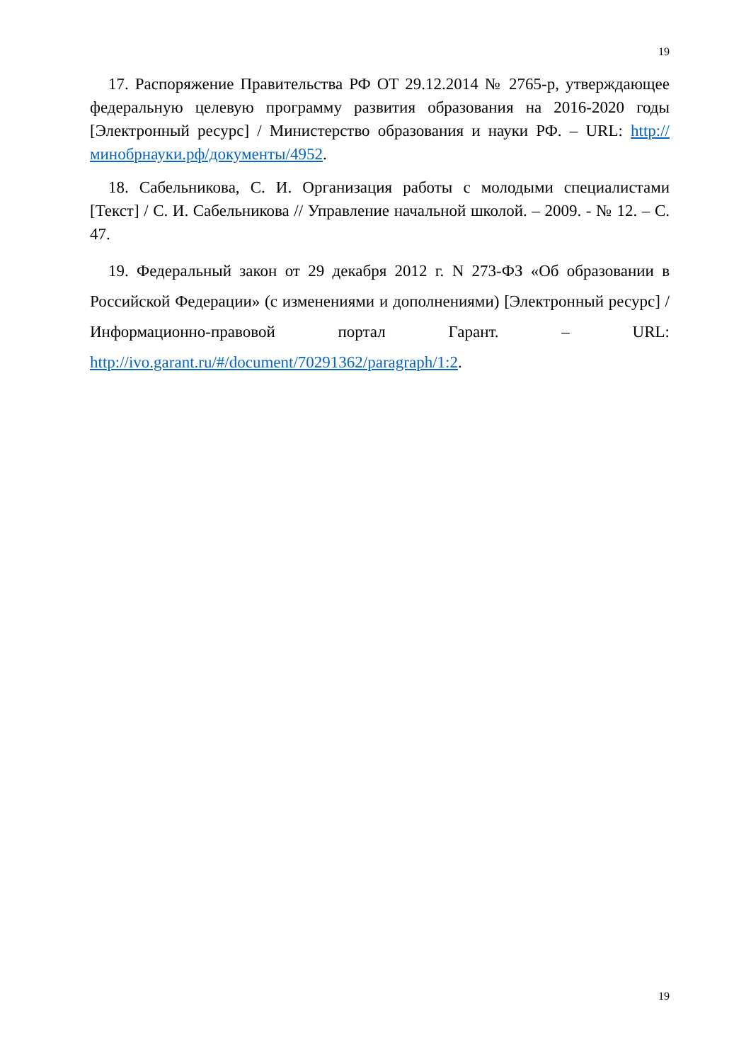19
17. Распоряжение Правительства РФ ОТ 29.12.2014 № 2765-р, утверждающее федеральную целевую программу развития образования на 2016-2020 годы [Электронный ресурс] / Министерство образования и науки РФ. – URL: http://минобрнауки.рф/документы/4952.
18. Сабельникова, С. И. Организация работы с молодыми специалистами [Текст] / С. И. Сабельникова // Управление начальной школой. – 2009. - № 12. – С. 47.
19. Федеральный закон от 29 декабря 2012 г. N 273-ФЗ «Об образовании в Российской Федерации» (с изменениями и дополнениями) [Электронный ресурс] / Информационно-правовой портал Гарант. – URL: http://ivo.garant.ru/#/document/70291362/paragraph/1:2.
19